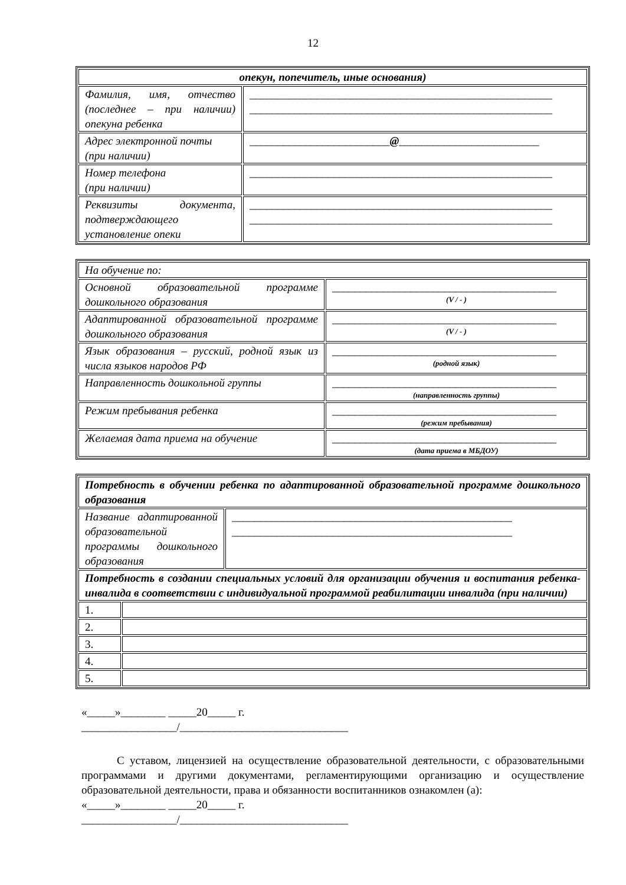12
| опекун, попечитель, иные основания) | |
| Фамилия, имя, отчество (последнее – при наличии) опекуна ребенка | ______________________________________________________ ______________________________________________________ |
| Адрес электронной почты (при наличии) | _________________________ @ _________________________ |
| Номер телефона (при наличии) | ______________________________________________________ |
| Реквизиты документа, подтверждающего установление опеки | ______________________________________________________ ______________________________________________________ |
| На обучение по: | |
| Основной образовательной программе дошкольного образования | ________________________________________ (V / - ) |
| Адаптированной образовательной программе дошкольного образования | ________________________________________ (V / - ) |
| Язык образования – русский, родной язык из числа языков народов РФ | ________________________________________ (родной язык) |
| Направленность дошкольной группы | ________________________________________ (направленность группы) |
| Режим пребывания ребенка | ________________________________________ (режим пребывания) |
| Желаемая дата приема на обучение | ________________________________________ (дата приема в МБДОУ) |
| Потребность в обучении ребенка по адаптированной образовательной программе дошкольного образования | | |
| Название адаптированной образовательной программы дошкольного образования | | __________________________________________________ __________________________________________________ |
| Потребность в создании специальных условий для организации обучения и воспитания ребенка-инвалида в соответствии с индивидуальной программой реабилитации инвалида (при наличии) | | |
| 1. | | |
| 2. | | |
| 3. | | |
| 4. | | |
| 5. | | |
«_____»________ _____20_____ г.
_________________/______________________________
С уставом, лицензией на осуществление образовательной деятельности, с образовательными программами и другими документами, регламентирующими организацию и осуществление образовательной деятельности, права и обязанности воспитанников ознакомлен (а):
«_____»________ _____20_____ г.
_________________/______________________________